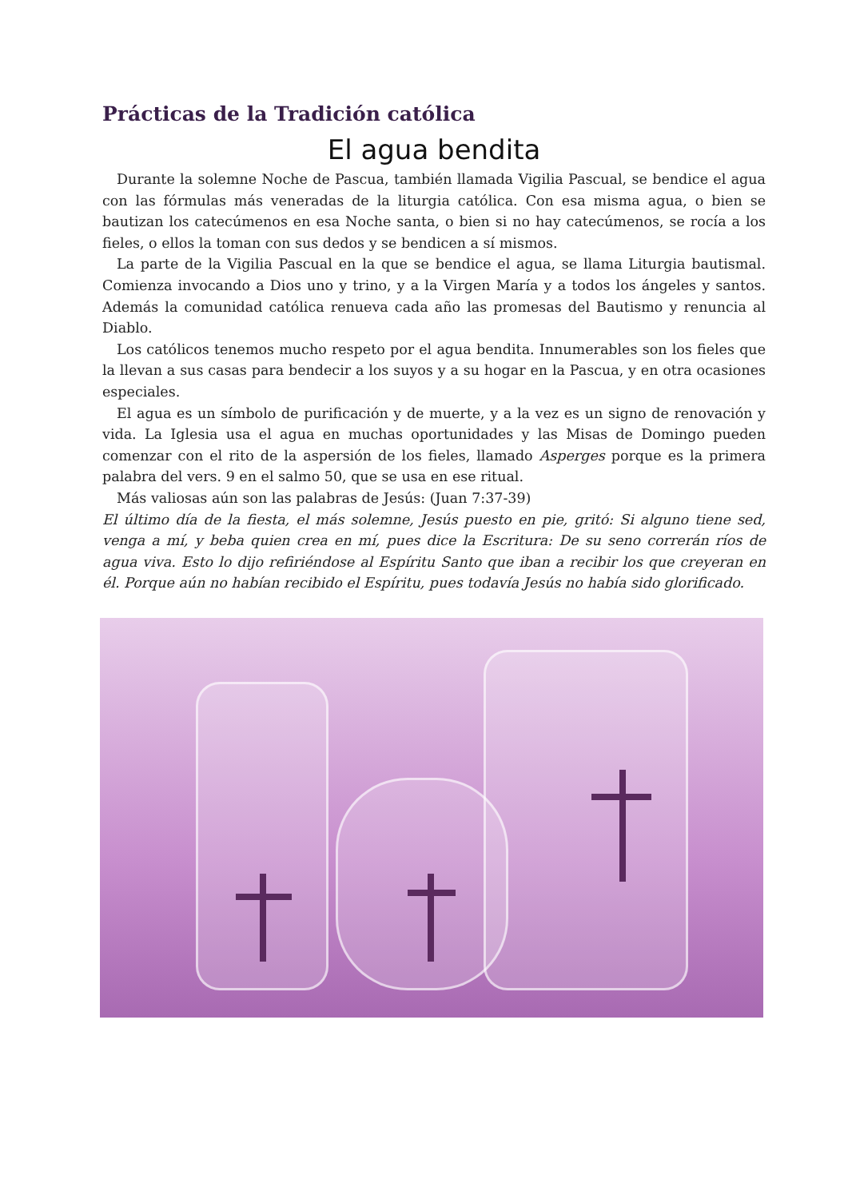Prácticas de la Tradición católica
El agua bendita
Durante la solemne Noche de Pascua, también llamada Vigilia Pascual, se bendice el agua con las fórmulas más veneradas de la liturgia católica. Con esa misma agua, o bien se bautizan los catecúmenos en esa Noche santa, o bien si no hay catecúmenos, se rocía a los fieles, o ellos la toman con sus dedos y se bendicen a sí mismos.
La parte de la Vigilia Pascual en la que se bendice el agua, se llama Liturgia bautismal. Comienza invocando a Dios uno y trino, y a la Virgen María y a todos los ángeles y santos. Además la comunidad católica renueva cada año las promesas del Bautismo y renuncia al Diablo.
Los católicos tenemos mucho respeto por el agua bendita. Innumerables son los fieles que la llevan a sus casas para bendecir a los suyos y a su hogar en la Pascua, y en otra ocasiones especiales.
El agua es un símbolo de purificación y de muerte, y a la vez es un signo de renovación y vida. La Iglesia usa el agua en muchas oportunidades y las Misas de Domingo pueden comenzar con el rito de la aspersión de los fieles, llamado Asperges porque es la primera palabra del vers. 9 en el salmo 50, que se usa en ese ritual.
Más valiosas aún son las palabras de Jesús: (Juan 7:37-39)
El último día de la fiesta, el más solemne, Jesús puesto en pie, gritó: Si alguno tiene sed, venga a mí, y beba quien crea en mí, pues dice la Escritura: De su seno correrán ríos de agua viva. Esto lo dijo refiriéndose al Espíritu Santo que iban a recibir los que creyeran en él. Porque aún no habían recibido el Espíritu, pues todavía Jesús no había sido glorificado.